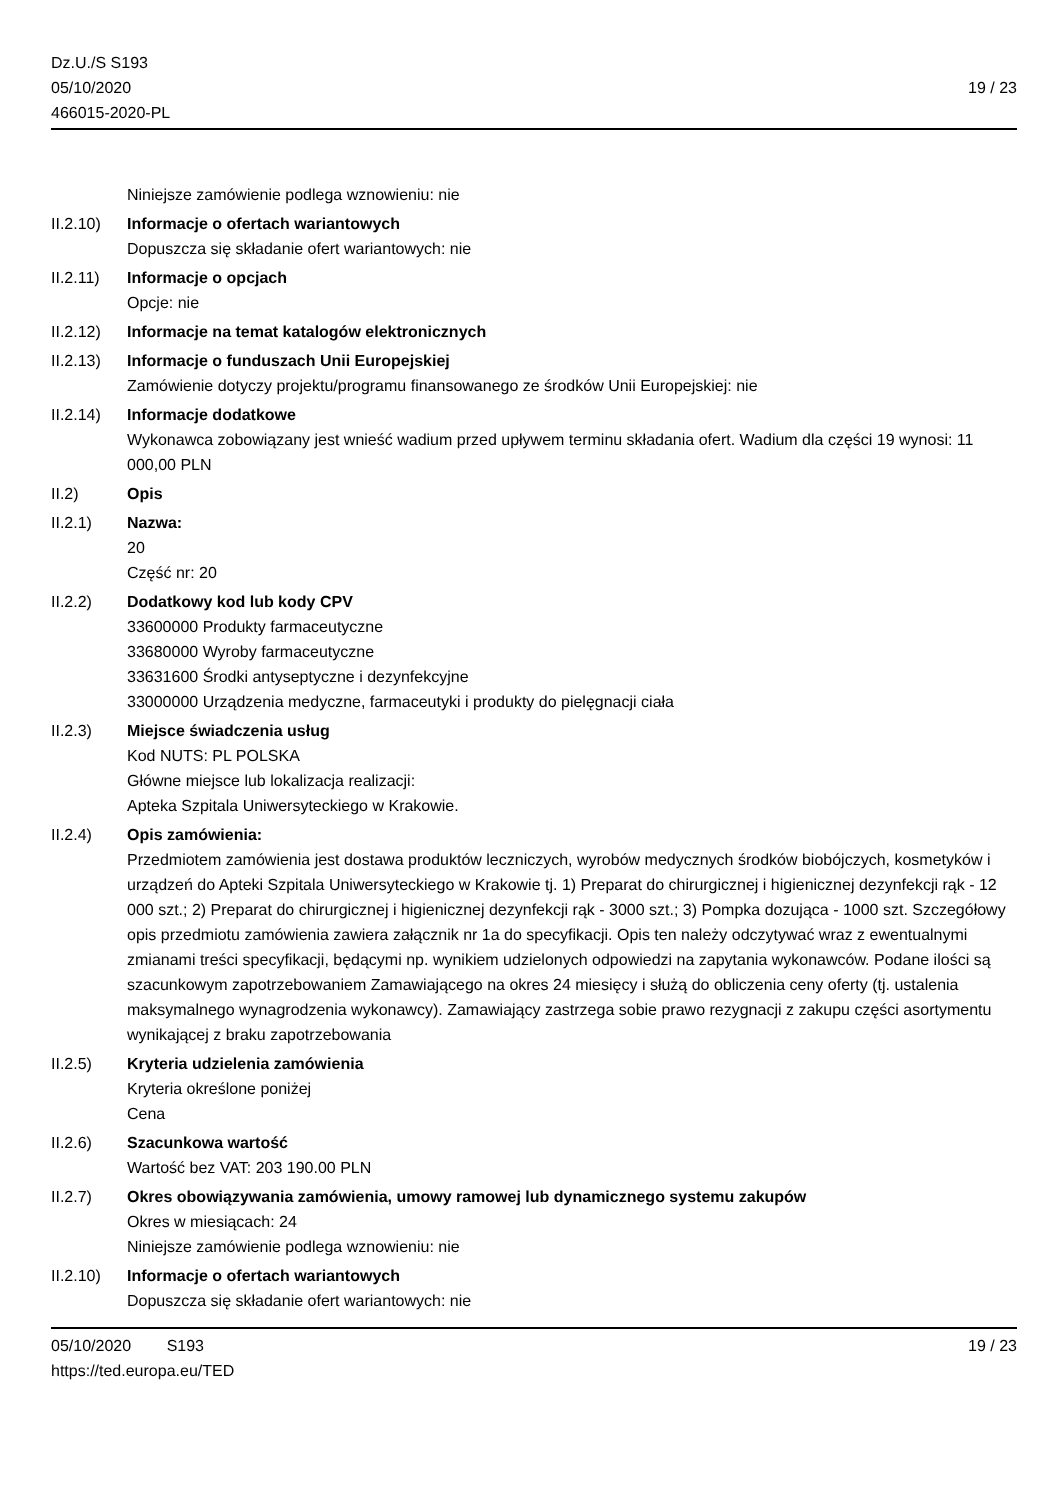Dz.U./S S193
05/10/2020
466015-2020-PL
19 / 23
Niniejsze zamówienie podlega wznowieniu: nie
II.2.10)
Informacje o ofertach wariantowych
Dopuszcza się składanie ofert wariantowych: nie
II.2.11)
Informacje o opcjach
Opcje: nie
II.2.12)
Informacje na temat katalogów elektronicznych
II.2.13)
Informacje o funduszach Unii Europejskiej
Zamówienie dotyczy projektu/programu finansowanego ze środków Unii Europejskiej: nie
II.2.14)
Informacje dodatkowe
Wykonawca zobowiązany jest wnieść wadium przed upływem terminu składania ofert. Wadium dla części 19 wynosi: 11 000,00 PLN
II.2) Opis
II.2.1) Nazwa:
20
Część nr: 20
II.2.2) Dodatkowy kod lub kody CPV
33600000 Produkty farmaceutyczne
33680000 Wyroby farmaceutyczne
33631600 Środki antyseptyczne i dezynfekcyjne
33000000 Urządzenia medyczne, farmaceutyki i produkty do pielęgnacji ciała
II.2.3) Miejsce świadczenia usług
Kod NUTS: PL POLSKA
Główne miejsce lub lokalizacja realizacji:
Apteka Szpitala Uniwersyteckiego w Krakowie.
II.2.4) Opis zamówienia:
Przedmiotem zamówienia jest dostawa produktów leczniczych, wyrobów medycznych środków biobójczych, kosmetyków i urządzeń do Apteki Szpitala Uniwersyteckiego w Krakowie tj. 1) Preparat do chirurgicznej i higienicznej dezynfekcji rąk - 12 000 szt.; 2) Preparat do chirurgicznej i higienicznej dezynfekcji rąk - 3000 szt.; 3) Pompka dozująca - 1000 szt. Szczegółowy opis przedmiotu zamówienia zawiera załącznik nr 1a do specyfikacji. Opis ten należy odczytywać wraz z ewentualnymi zmianami treści specyfikacji, będącymi np. wynikiem udzielonych odpowiedzi na zapytania wykonawców. Podane ilości są szacunkowym zapotrzebowaniem Zamawiającego na okres 24 miesięcy i służą do obliczenia ceny oferty (tj. ustalenia maksymalnego wynagrodzenia wykonawcy). Zamawiający zastrzega sobie prawo rezygnacji z zakupu części asortymentu wynikającej z braku zapotrzebowania
II.2.5) Kryteria udzielenia zamówienia
Kryteria określone poniżej
Cena
II.2.6) Szacunkowa wartość
Wartość bez VAT: 203 190.00 PLN
II.2.7) Okres obowiązywania zamówienia, umowy ramowej lub dynamicznego systemu zakupów
Okres w miesiącach: 24
Niniejsze zamówienie podlega wznowieniu: nie
II.2.10)
Informacje o ofertach wariantowych
Dopuszcza się składanie ofert wariantowych: nie
05/10/2020 S193 19 / 23
https://ted.europa.eu/TED